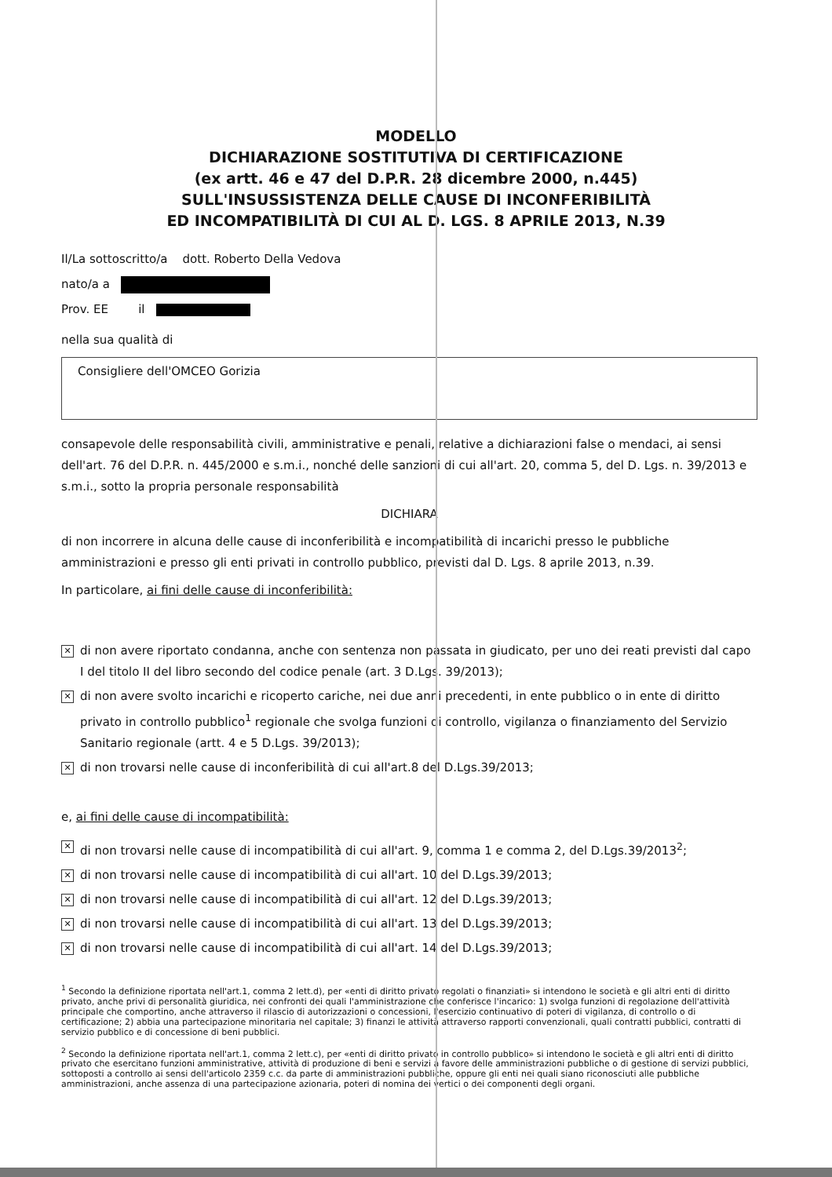MODELLO
DICHIARAZIONE SOSTITUTIVA DI CERTIFICAZIONE
(ex artt. 46 e 47 del D.P.R. 28 dicembre 2000, n.445)
SULL'INSUSSISTENZA DELLE CAUSE DI INCONFERIBILITÀ
ED INCOMPATIBILITÀ DI CUI AL D. LGS. 8 APRILE 2013, N.39
Il/La sottoscritto/a dott. Roberto Della Vedova
nato/a a
Prov. EE il
nella sua qualità di
Consigliere dell'OMCEO Gorizia
consapevole delle responsabilità civili, amministrative e penali, relative a dichiarazioni false o mendaci, ai sensi dell'art. 76 del D.P.R. n. 445/2000 e s.m.i., nonché delle sanzioni di cui all'art. 20, comma 5, del D. Lgs. n. 39/2013 e s.m.i., sotto la propria personale responsabilità
DICHIARA
di non incorrere in alcuna delle cause di inconferibilità e incompatibilità di incarichi presso le pubbliche amministrazioni e presso gli enti privati in controllo pubblico, previsti dal D. Lgs. 8 aprile 2013, n.39.
In particolare, ai fini delle cause di inconferibilità:
✕ di non avere riportato condanna, anche con sentenza non passata in giudicato, per uno dei reati previsti dal capo I del titolo II del libro secondo del codice penale (art. 3 D.Lgs. 39/2013);
✕ di non avere svolto incarichi e ricoperto cariche, nei due anni precedenti, in ente pubblico o in ente di diritto privato in controllo pubblico<sup>1</sup> regionale che svolga funzioni di controllo, vigilanza o finanziamento del Servizio Sanitario regionale (artt. 4 e 5 D.Lgs. 39/2013);
✕ di non trovarsi nelle cause di inconferibilità di cui all'art.8 del D.Lgs.39/2013;
e, ai fini delle cause di incompatibilità:
✕ di non trovarsi nelle cause di incompatibilità di cui all'art. 9, comma 1 e comma 2, del D.Lgs.39/2013<sup>2</sup>;
✕ di non trovarsi nelle cause di incompatibilità di cui all'art. 10 del D.Lgs.39/2013;
✕ di non trovarsi nelle cause di incompatibilità di cui all'art. 12 del D.Lgs.39/2013;
✕ di non trovarsi nelle cause di incompatibilità di cui all'art. 13 del D.Lgs.39/2013;
✕ di non trovarsi nelle cause di incompatibilità di cui all'art. 14 del D.Lgs.39/2013;
<sup>1</sup> Secondo la definizione riportata nell'art.1, comma 2 lett.d), per «enti di diritto privato regolati o finanziati» si intendono le società e gli altri enti di diritto privato, anche privi di personalità giuridica, nei confronti dei quali l'amministrazione che conferisce l'incarico: 1) svolga funzioni di regolazione dell'attività principale che comportino, anche attraverso il rilascio di autorizzazioni o concessioni, l'esercizio continuativo di poteri di vigilanza, di controllo o di certificazione; 2) abbia una partecipazione minoritaria nel capitale; 3) finanzi le attività attraverso rapporti convenzionali, quali contratti pubblici, contratti di servizio pubblico e di concessione di beni pubblici.
<sup>2</sup> Secondo la definizione riportata nell'art.1, comma 2 lett.c), per «enti di diritto privato in controllo pubblico» si intendono le società e gli altri enti di diritto privato che esercitano funzioni amministrative, attività di produzione di beni e servizi a favore delle amministrazioni pubbliche o di gestione di servizi pubblici, sottoposti a controllo ai sensi dell'articolo 2359 c.c. da parte di amministrazioni pubbliche, oppure gli enti nei quali siano riconosciuti alle pubbliche amministrazioni, anche assenza di una partecipazione azionaria, poteri di nomina dei vertici o dei componenti degli organi.